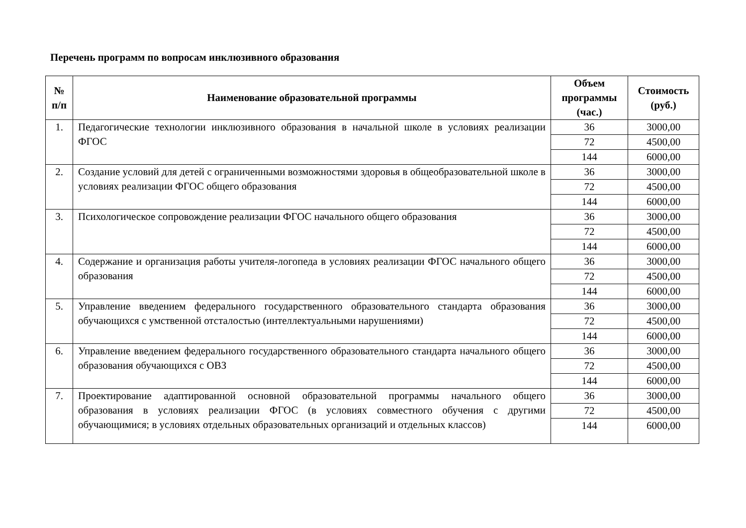Перечень программ по вопросам инклюзивного образования
| № п/п | Наименование образовательной программы | Объем программы (час.) | Стоимость (руб.) |
| --- | --- | --- | --- |
| 1. | Педагогические технологии инклюзивного образования в начальной школе в условиях реализации ФГОС | 36 | 3000,00 |
| | | 72 | 4500,00 |
| | | 144 | 6000,00 |
| 2. | Создание условий для детей с ограниченными возможностями здоровья в общеобразовательной школе в условиях реализации ФГОС общего образования | 36 | 3000,00 |
| | | 72 | 4500,00 |
| | | 144 | 6000,00 |
| 3. | Психологическое сопровождение реализации ФГОС начального общего образования | 36 | 3000,00 |
| | | 72 | 4500,00 |
| | | 144 | 6000,00 |
| 4. | Содержание и организация работы учителя-логопеда в условиях реализации ФГОС начального общего образования | 36 | 3000,00 |
| | | 72 | 4500,00 |
| | | 144 | 6000,00 |
| 5. | Управление введением федерального государственного образовательного стандарта образования обучающихся с умственной отсталостью (интеллектуальными нарушениями) | 36 | 3000,00 |
| | | 72 | 4500,00 |
| | | 144 | 6000,00 |
| 6. | Управление введением федерального государственного образовательного стандарта начального общего образования обучающихся с ОВЗ | 36 | 3000,00 |
| | | 72 | 4500,00 |
| | | 144 | 6000,00 |
| 7. | Проектирование адаптированной основной образовательной программы начального общего образования в условиях реализации ФГОС (в условиях совместного обучения с другими обучающимися; в условиях отдельных образовательных организаций и отдельных классов) | 36 | 3000,00 |
| | | 72 | 4500,00 |
| | | 144 | 6000,00 |